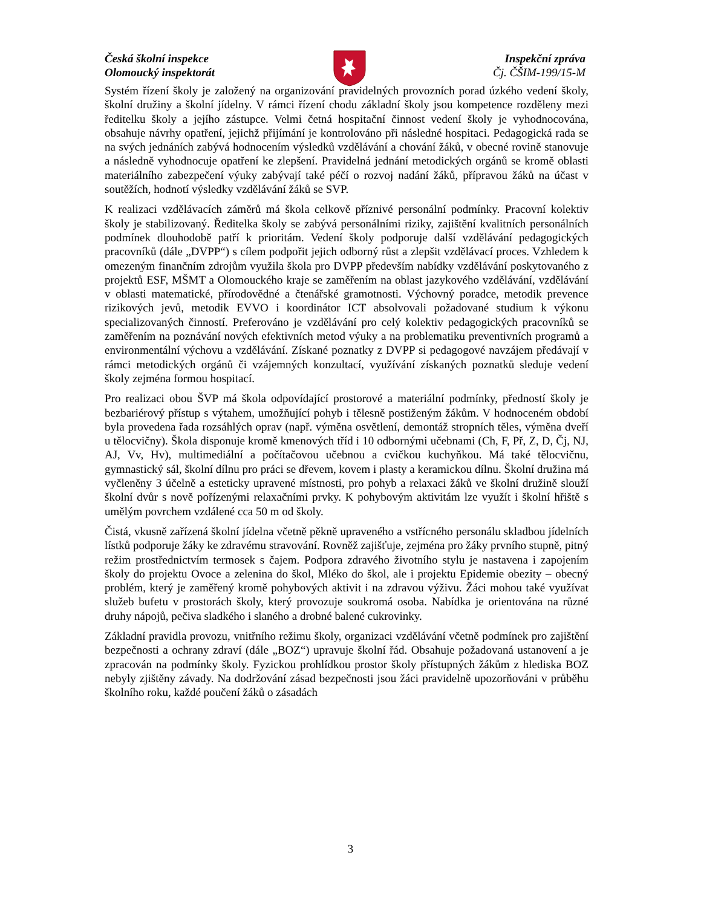Česká školní inspekce
Olomoucký inspektorát
Inspekční zpráva
Čj. ČŠIM-199/15-M
Systém řízení školy je založený na organizování pravidelných provozních porad úzkého vedení školy, školní družiny a školní jídelny. V rámci řízení chodu základní školy jsou kompetence rozděleny mezi ředitelku školy a jejího zástupce. Velmi četná hospitační činnost vedení školy je vyhodnocována, obsahuje návrhy opatření, jejichž přijímání je kontrolováno při následné hospitaci. Pedagogická rada se na svých jednáních zabývá hodnocením výsledků vzdělávání a chování žáků, v obecné rovině stanovuje a následně vyhodnocuje opatření ke zlepšení. Pravidelná jednání metodických orgánů se kromě oblasti materiálního zabezpečení výuky zabývají také péčí o rozvoj nadání žáků, přípravou žáků na účast v soutěžích, hodnotí výsledky vzdělávání žáků se SVP.
K realizaci vzdělávacích záměrů má škola celkově příznivé personální podmínky. Pracovní kolektiv školy je stabilizovaný. Ředitelka školy se zabývá personálními riziky, zajištění kvalitních personálních podmínek dlouhodobě patří k prioritám. Vedení školy podporuje další vzdělávání pedagogických pracovníků (dále „DVPP“) s cílem podpořit jejich odborný růst a zlepšit vzdělávací proces. Vzhledem k omezeným finančním zdrojům využila škola pro DVPP především nabídky vzdělávání poskytovaného z projektů ESF, MŠMT a Olomouckého kraje se zaměřením na oblast jazykového vzdělávání, vzdělávání v oblasti matematické, přírodovědné a čtenářské gramotnosti. Výchovný poradce, metodik prevence rizikových jevů, metodik EVVO i koordinátor ICT absolvovali požadované studium k výkonu specializovaných činností. Preferováno je vzdělávání pro celý kolektiv pedagogických pracovníků se zaměřením na poznávání nových efektivních metod výuky a na problematiku preventivních programů a environmentální výchovu a vzdělávání. Získané poznatky z DVPP si pedagogové navzájem předávají v rámci metodických orgánů či vzájemných konzultací, využívání získaných poznatků sleduje vedení školy zejména formou hospitací.
Pro realizaci obou ŠVP má škola odpovídající prostorové a materiální podmínky, předností školy je bezbariérový přístup s výtahem, umožňující pohyb i tělesně postiženým žákům. V hodnoceném období byla provedena řada rozsáhlých oprav (např. výměna osvětlení, demontáž stropních těles, výměna dveří u tělocvičny). Škola disponuje kromě kmenových tříd i 10 odbornými učebnami (Ch, F, Př, Z, D, Čj, NJ, AJ, Vv, Hv), multimediální a počítačovou učebnou a cvičkou kuchyňkou. Má také tělocvičnu, gymnastický sál, školní dílnu pro práci se dřevem, kovem i plasty a keramickou dílnu. Školní družina má vyčleněny 3 účelně a esteticky upravené místnosti, pro pohyb a relaxaci žáků ve školní družině slouží školní dvůr s nově pořízenými relaxačními prvky. K pohybovým aktivitám lze využít i školní hřiště s umělým povrchem vzdálené cca 50 m od školy.
Čistá, vkusně zařízená školní jídelna včetně pěkně upraveného a vstřícného personálu skladbou jídelních lístků podporuje žáky ke zdravému stravování. Rovněž zajišťuje, zejména pro žáky prvního stupně, pitný režim prostřednictvím termosek s čajem. Podpora zdravého životního stylu je nastavena i zapojením školy do projektu Ovoce a zelenina do škol, Mléko do škol, ale i projektu Epidemie obezity – obecný problém, který je zaměřený kromě pohybových aktivit i na zdravou výživu. Žáci mohou také využívat služeb bufetu v prostorách školy, který provozuje soukromá osoba. Nabídka je orientována na různé druhy nápojů, pečiva sladkého i slaného a drobné balené cukrovinky.
Základní pravidla provozu, vnitřního režimu školy, organizaci vzdělávání včetně podmínek pro zajištění bezpečnosti a ochrany zdraví (dále „BOZ“) upravuje školní řád. Obsahuje požadovaná ustanovení a je zpracován na podmínky školy. Fyzickou prohlídkou prostor školy přístupných žákům z hlediska BOZ nebyly zjištěny závady. Na dodržování zásad bezpečnosti jsou žáci pravidelně upozorňováni v průběhu školního roku, každé poučení žáků o zásadách
3